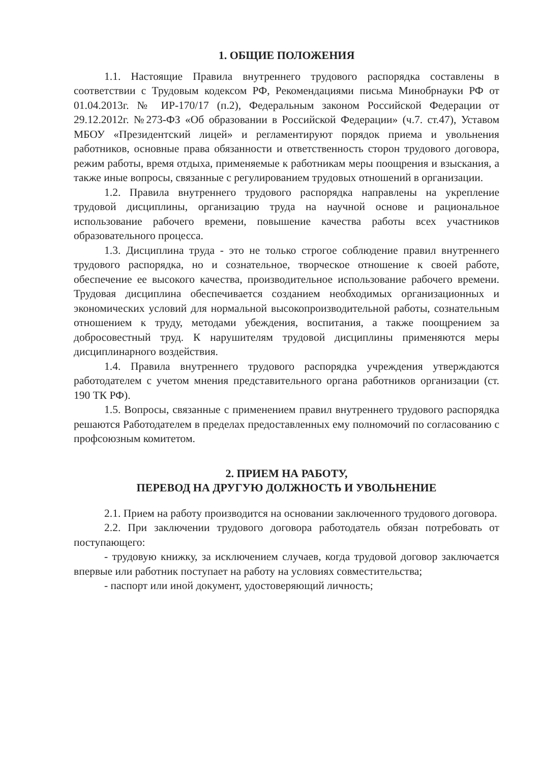1. ОБЩИЕ ПОЛОЖЕНИЯ
1.1. Настоящие Правила внутреннего трудового распорядка составлены в соответствии с Трудовым кодексом РФ, Рекомендациями письма Минобрнауки РФ от 01.04.2013г. № ИР-170/17 (п.2), Федеральным законом Российской Федерации от 29.12.2012г. №273-ФЗ «Об образовании в Российской Федерации» (ч.7. ст.47), Уставом МБОУ «Президентский лицей» и регламентируют порядок приема и увольнения работников, основные права обязанности и ответственность сторон трудового договора, режим работы, время отдыха, применяемые к работникам меры поощрения и взыскания, а также иные вопросы, связанные с регулированием трудовых отношений в организации.
1.2. Правила внутреннего трудового распорядка направлены на укрепление трудовой дисциплины, организацию труда на научной основе и рациональное использование рабочего времени, повышение качества работы всех участников образовательного процесса.
1.3. Дисциплина труда - это не только строгое соблюдение правил внутреннего трудового распорядка, но и сознательное, творческое отношение к своей работе, обеспечение ее высокого качества, производительное использование рабочего времени. Трудовая дисциплина обеспечивается созданием необходимых организационных и экономических условий для нормальной высокопроизводительной работы, сознательным отношением к труду, методами убеждения, воспитания, а также поощрением за добросовестный труд. К нарушителям трудовой дисциплины применяются меры дисциплинарного воздействия.
1.4. Правила внутреннего трудового распорядка учреждения утверждаются работодателем с учетом мнения представительного органа работников организации (ст. 190 ТК РФ).
1.5. Вопросы, связанные с применением правил внутреннего трудового распорядка решаются Работодателем в пределах предоставленных ему полномочий по согласованию с профсоюзным комитетом.
2. ПРИЕМ НА РАБОТУ,
ПЕРЕВОД НА ДРУГУЮ ДОЛЖНОСТЬ И УВОЛЬНЕНИЕ
2.1. Прием на работу производится на основании заключенного трудового договора.
2.2. При заключении трудового договора работодатель обязан потребовать от поступающего:
- трудовую книжку, за исключением случаев, когда трудовой договор заключается впервые или работник поступает на работу на условиях совместительства;
- паспорт или иной документ, удостоверяющий личность;